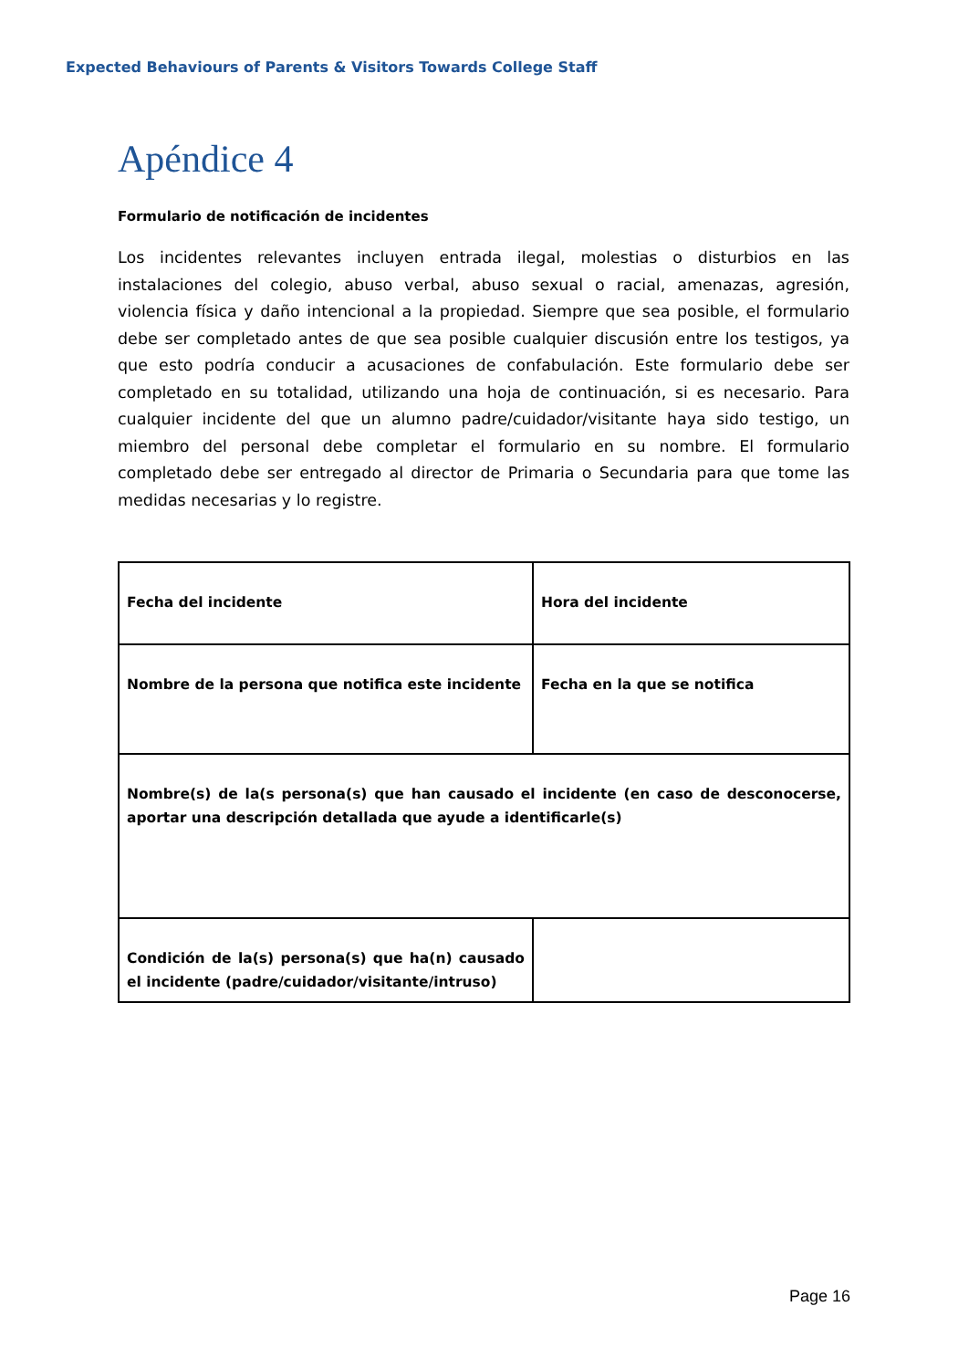Expected Behaviours of Parents & Visitors Towards College Staff
Apéndice 4
Formulario de notificación de incidentes
Los incidentes relevantes incluyen entrada ilegal, molestias o disturbios en las instalaciones del colegio, abuso verbal, abuso sexual o racial, amenazas, agresión, violencia física y daño intencional a la propiedad. Siempre que sea posible, el formulario debe ser completado antes de que sea posible cualquier discusión entre los testigos, ya que esto podría conducir a acusaciones de confabulación. Este formulario debe ser completado en su totalidad, utilizando una hoja de continuación, si es necesario. Para cualquier incidente del que un alumno padre/cuidador/visitante haya sido testigo, un miembro del personal debe completar el formulario en su nombre. El formulario completado debe ser entregado al director de Primaria o Secundaria para que tome las medidas necesarias y lo registre.
| Fecha del incidente | Hora del incidente |
| Nombre de la persona que notifica este incidente | Fecha en la que se notifica |
| Nombre(s) de la(s persona(s) que han causado el incidente (en caso de desconocerse, aportar una descripción detallada que ayude a identificarle(s) | |
| Condición de la(s) persona(s) que ha(n) causado el incidente (padre/cuidador/visitante/intruso) | |
Page 16